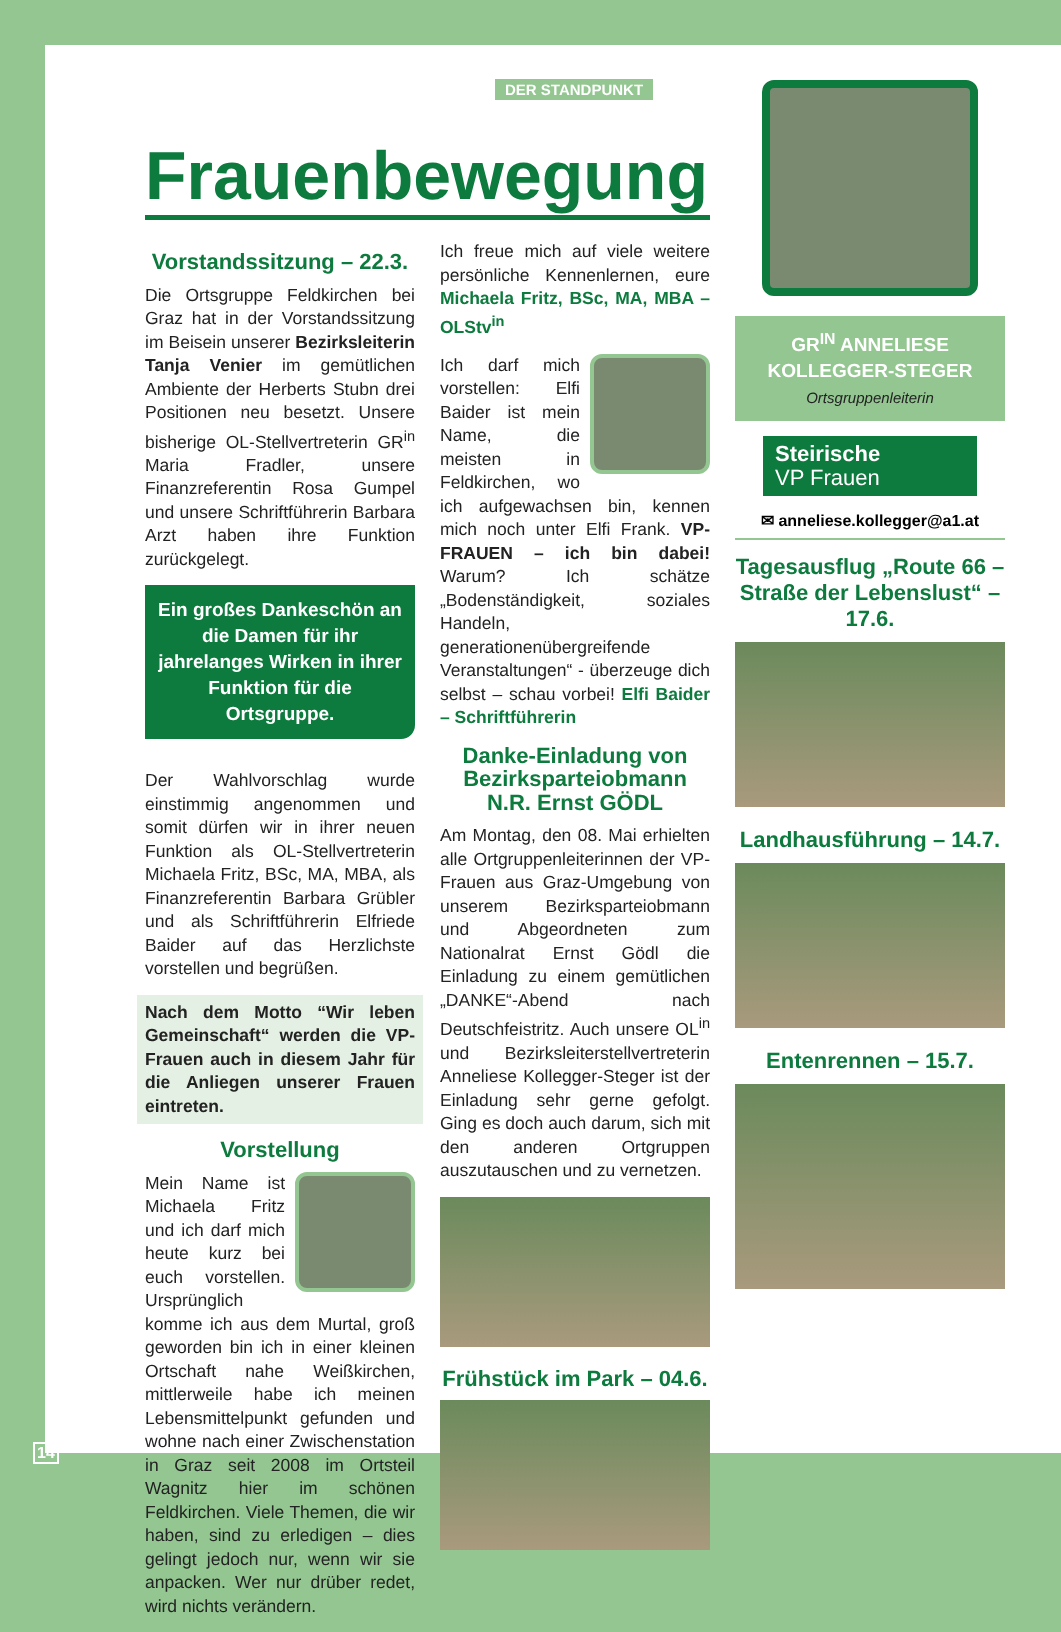DER STANDPUNKT
Frauenbewegung
Vorstandssitzung – 22.3.
Die Ortsgruppe Feldkirchen bei Graz hat in der Vorstandssitzung im Beisein unserer Bezirksleiterin Tanja Venier im gemütlichen Ambiente der Herberts Stubn drei Positionen neu besetzt. Unsere bisherige OL-Stellvertreterin GR<sup>in</sup> Maria Fradler, unsere Finanzreferentin Rosa Gumpel und unsere Schriftführerin Barbara Arzt haben ihre Funktion zurückgelegt.
Ein großes Dankeschön an die Damen für ihr jahrelanges Wirken in ihrer Funktion für die Ortsgruppe.
Der Wahlvorschlag wurde einstimmig angenommen und somit dürfen wir in ihrer neuen Funktion als OL-Stellvertreterin Michaela Fritz, BSc, MA, MBA, als Finanzreferentin Barbara Grübler und als Schriftführerin Elfriede Baider auf das Herzlichste vorstellen und begrüßen.
Nach dem Motto “Wir leben Gemeinschaft“ werden die VP-Frauen auch in diesem Jahr für die Anliegen unserer Frauen eintreten.
Vorstellung
Mein Name ist Michaela Fritz und ich darf mich heute kurz bei euch vorstellen. Ursprünglich komme ich aus dem Murtal, groß geworden bin ich in einer kleinen Ortschaft nahe Weißkirchen, mittlerweile habe ich meinen Lebensmittelpunkt gefunden und wohne nach einer Zwischenstation in Graz seit 2008 im Ortsteil Wagnitz hier im schönen Feldkirchen. Viele Themen, die wir haben, sind zu erledigen – dies gelingt jedoch nur, wenn wir sie anpacken. Wer nur drüber redet, wird nichts verändern.
Ich freue mich auf viele weitere persönliche Kennenlernen, eure Michaela Fritz, BSc, MA, MBA – OLStv<sup>in</sup>
Ich darf mich vorstellen: Elfi Baider ist mein Name, die meisten in Feldkirchen, wo ich aufgewachsen bin, kennen mich noch unter Elfi Frank. VP-FRAUEN – ich bin dabei! Warum? Ich schätze „Bodenständigkeit, soziales Handeln, generationenübergreifende Veranstaltungen“ - überzeuge dich selbst – schau vorbei! Elfi Baider – Schriftführerin
Danke-Einladung von Bezirksparteiobmann N.R. Ernst GÖDL
Am Montag, den 08. Mai erhielten alle Ortgruppenleiterinnen der VP-Frauen aus Graz-Umgebung von unserem Bezirksparteiobmann und Abgeordneten zum Nationalrat Ernst Gödl die Einladung zu einem gemütlichen „DANKE“-Abend nach Deutschfeistritz. Auch unsere OL<sup>in</sup> und Bezirksleiterstellvertreterin Anneliese Kollegger-Steger ist der Einladung sehr gerne gefolgt. Ging es doch auch darum, sich mit den anderen Ortgruppen auszutauschen und zu vernetzen.
Frühstück im Park – 04.6.
GR<sup>IN</sup> ANNELIESE KOLLEGGER-STEGER
Ortsgruppenleiterin
Steirische
VP Frauen
✉ anneliese.kollegger@a1.at
Tagesausflug „Route 66 – Straße der Lebenslust“ – 17.6.
Landhausführung – 14.7.
Entenrennen – 15.7.
14